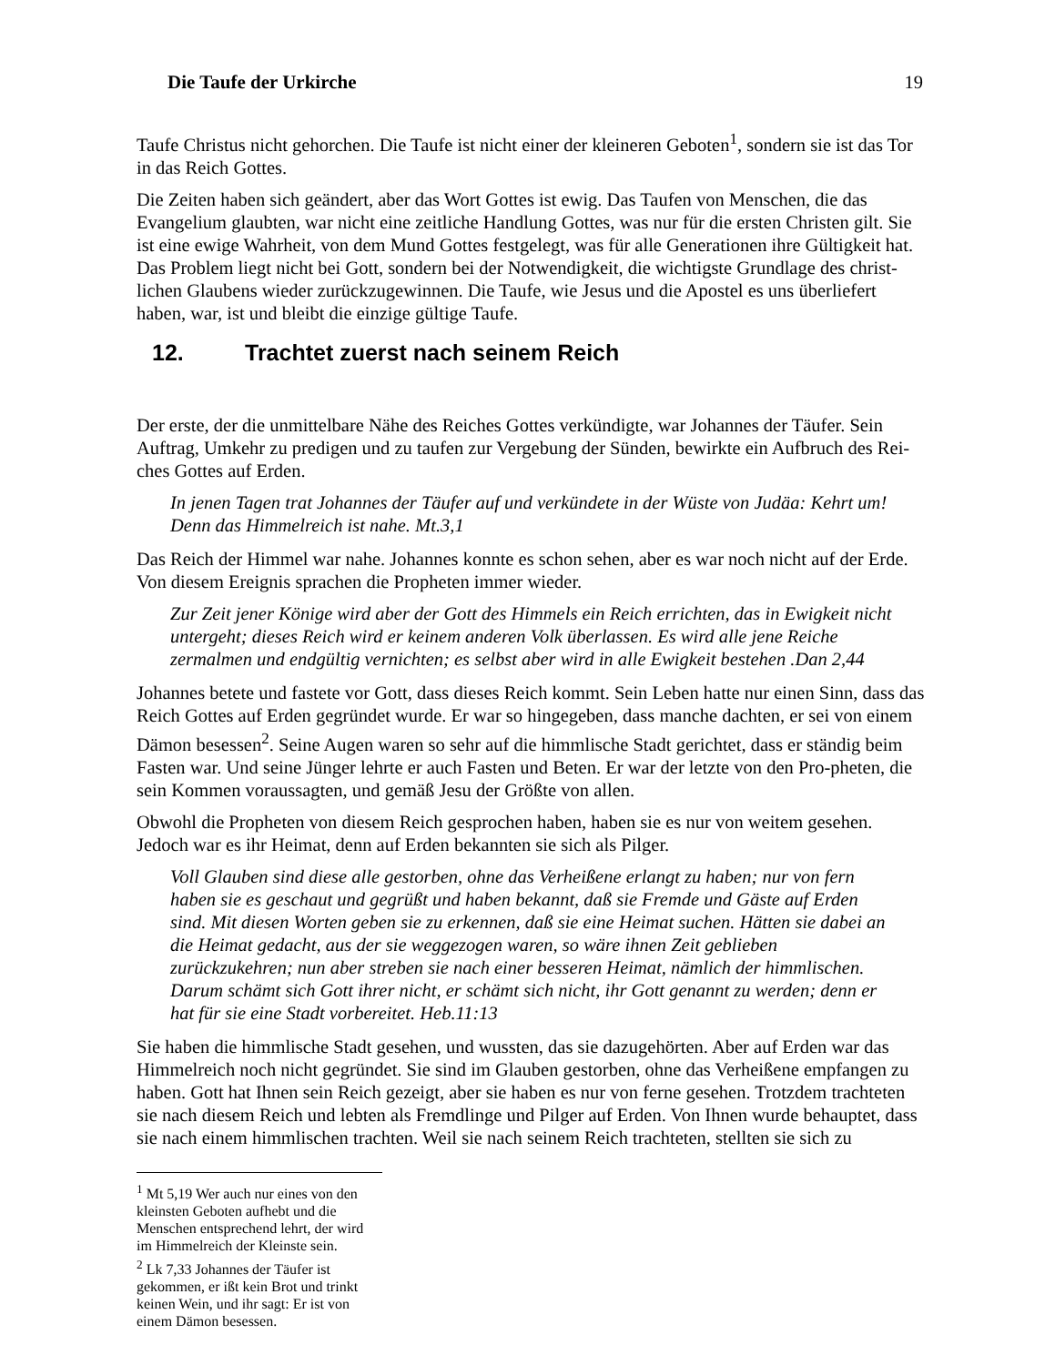Die Taufe der Urkirche 19
Taufe Christus nicht gehorchen. Die Taufe ist nicht einer der kleineren Geboten<sup>1</sup>, sondern sie ist das Tor in das Reich Gottes.
Die Zeiten haben sich geändert, aber das Wort Gottes ist ewig. Das Taufen von Menschen, die das Evangelium glaubten, war nicht eine zeitliche Handlung Gottes, was nur für die ersten Christen gilt. Sie ist eine ewige Wahrheit, von dem Mund Gottes festgelegt, was für alle Generationen ihre Gültigkeit hat. Das Problem liegt nicht bei Gott, sondern bei der Notwendigkeit, die wichtigste Grundlage des christ-lichen Glaubens wieder zurückzugewinnen. Die Taufe, wie Jesus und die Apostel es uns überliefert haben, war, ist und bleibt die einzige gültige Taufe.
12. Trachtet zuerst nach seinem Reich
Der erste, der die unmittelbare Nähe des Reiches Gottes verkündigte, war Johannes der Täufer. Sein Auftrag, Umkehr zu predigen und zu taufen zur Vergebung der Sünden, bewirkte ein Aufbruch des Rei-ches Gottes auf Erden.
In jenen Tagen trat Johannes der Täufer auf und verkündete in der Wüste von Judäa: Kehrt um! Denn das Himmelreich ist nahe. Mt.3,1
Das Reich der Himmel war nahe. Johannes konnte es schon sehen, aber es war noch nicht auf der Erde. Von diesem Ereignis sprachen die Propheten immer wieder.
Zur Zeit jener Könige wird aber der Gott des Himmels ein Reich errichten, das in Ewigkeit nicht untergeht; dieses Reich wird er keinem anderen Volk überlassen. Es wird alle jene Reiche zermalmen und endgültig vernichten; es selbst aber wird in alle Ewigkeit bestehen .Dan 2,44
Johannes betete und fastete vor Gott, dass dieses Reich kommt. Sein Leben hatte nur einen Sinn, dass das Reich Gottes auf Erden gegründet wurde. Er war so hingegeben, dass manche dachten, er sei von einem Dämon besessen<sup>2</sup>. Seine Augen waren so sehr auf die himmlische Stadt gerichtet, dass er ständig beim Fasten war. Und seine Jünger lehrte er auch Fasten und Beten. Er war der letzte von den Pro-pheten, die sein Kommen voraussagten, und gemäß Jesu der Größte von allen.
Obwohl die Propheten von diesem Reich gesprochen haben, haben sie es nur von weitem gesehen. Jedoch war es ihr Heimat, denn auf Erden bekannten sie sich als Pilger.
Voll Glauben sind diese alle gestorben, ohne das Verheißene erlangt zu haben; nur von fern haben sie es geschaut und gegrüßt und haben bekannt, daß sie Fremde und Gäste auf Erden sind. Mit diesen Worten geben sie zu erkennen, daß sie eine Heimat suchen. Hätten sie dabei an die Heimat gedacht, aus der sie weggezogen waren, so wäre ihnen Zeit geblieben zurückzukehren; nun aber streben sie nach einer besseren Heimat, nämlich der himmlischen. Darum schämt sich Gott ihrer nicht, er schämt sich nicht, ihr Gott genannt zu werden; denn er hat für sie eine Stadt vorbereitet. Heb.11:13
Sie haben die himmlische Stadt gesehen, und wussten, das sie dazugehörten. Aber auf Erden war das Himmelreich noch nicht gegründet. Sie sind im Glauben gestorben, ohne das Verheißene empfangen zu haben. Gott hat Ihnen sein Reich gezeigt, aber sie haben es nur von ferne gesehen. Trotzdem trachteten sie nach diesem Reich und lebten als Fremdlinge und Pilger auf Erden. Von Ihnen wurde behauptet, dass sie nach einem himmlischen trachten. Weil sie nach seinem Reich trachteten, stellten sie sich zu
<sup>1</sup> Mt 5,19 Wer auch nur eines von den kleinsten Geboten aufhebt und die Menschen entsprechend lehrt, der wird im Himmelreich der Kleinste sein.
<sup>2</sup> Lk 7,33 Johannes der Täufer ist gekommen, er ißt kein Brot und trinkt keinen Wein, und ihr sagt: Er ist von einem Dämon besessen.